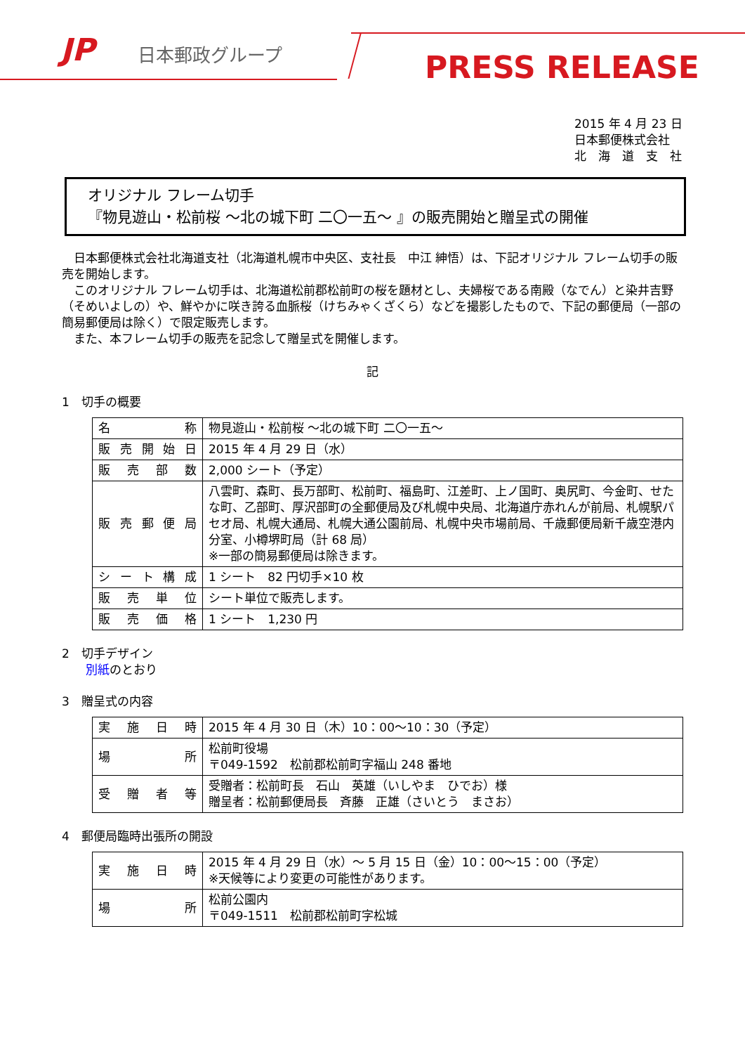JP 日本郵政グループ PRESS RELEASE
2015 年 4 月 23 日
日本郵便株式会社
北　海　道　支　社
オリジナル フレーム切手
『物見遊山・松前桜 ～北の城下町 二〇一五～ 』の販売開始と贈呈式の開催
　日本郵便株式会社北海道支社（北海道札幌市中央区、支社長　中江 紳悟）は、下記オリジナル フレーム切手の販売を開始します。
　このオリジナル フレーム切手は、北海道松前郡松前町の桜を題材とし、夫婦桜である南殿（なでん）と染井吉野（そめいよしの）や、鮮やかに咲き誇る血脈桜（けちみゃくざくら）などを撮影したもので、下記の郵便局（一部の簡易郵便局は除く）で限定販売します。
　また、本フレーム切手の販売を記念して贈呈式を開催します。
記
1　切手の概要
| 名称 | 物見遊山・松前桜 ～北の城下町 二〇一五～ |
| 販売開始日 | 2015 年 4 月 29 日（水） |
| 販売部数 | 2,000 シート（予定） |
| 販売郵便局 | 八雲町、森町、長万部町、松前町、福島町、江差町、上ノ国町、奥尻町、今金町、せたな町、乙部町、厚沢部町の全郵便局及び札幌中央局、北海道庁赤れんが前局、札幌駅パセオ局、札幌大通局、札幌大通公園前局、札幌中央市場前局、千歳郵便局新千歳空港内分室、小樽堺町局（計 68 局） ※一部の簡易郵便局は除きます。 |
| シート構成 | 1 シート 82 円切手×10 枚 |
| 販売単位 | シート単位で販売します。 |
| 販売価格 | 1 シート 1,230 円 |
2　切手デザイン
　　別紙のとおり
3　贈呈式の内容
| 実施日時 | 2015 年 4 月 30 日（木）10：00～10：30（予定） |
| 場所 | 松前町役場 〒049-1592 松前郡松前町字福山 248 番地 |
| 受贈者等 | 受贈者：松前町長 石山 英雄（いしやま ひでお）様 贈呈者：松前郵便局長 斉藤 正雄（さいとう まさお） |
4　郵便局臨時出張所の開設
| 実施日時 | 2015 年 4 月 29 日（水）～ 5 月 15 日（金）10：00～15：00（予定） ※天候等により変更の可能性があります。 |
| 場所 | 松前公園内 〒049-1511 松前郡松前町字松城 |